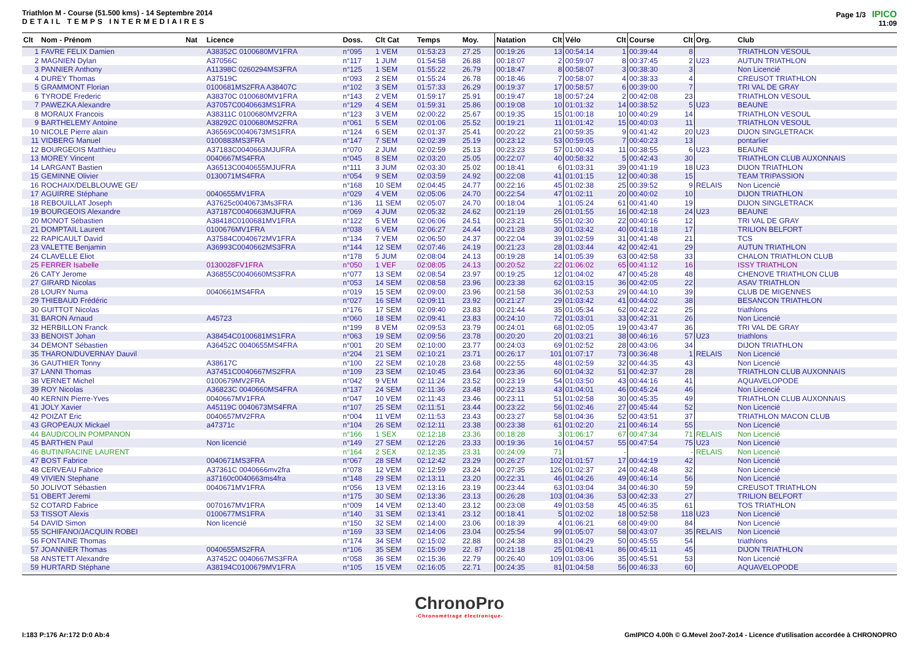Triathlon M - Course (51.500 kms) - 14 Septembre 2014
DETAIL TEMPS INTERMEDIAIRES
Page 1/3 IPICO
11:09
| Clt | Nom - Prénom | Nat | Licence | Doss. | Clt Cat | Temps | Moy. | Natation | Clt | Vélo | Clt | Course | Clt | Org. | Club |
| --- | --- | --- | --- | --- | --- | --- | --- | --- | --- | --- | --- | --- | --- | --- | --- |
| 1 | FAVRE FELIX Damien | | A38352C 0100680MV1FRA | n°095 | 1 VEM | 01:53:23 | 27.25 | 00:19:26 | 13 | 00:54:14 | 1 | 00:39:44 | 8 | | TRIATHLON VESOUL |
| 2 | MAGNIEN Dylan | | A37056C | n°117 | 1 JUM | 01:54:58 | 26.88 | 00:18:07 | 2 | 00:59:07 | 8 | 00:37:45 | 2 | U23 | AUTUN TRIATHLON |
| 3 | PANNIER Anthony | | A11398C 0260294MS3FRA | n°125 | 1 SEM | 01:55:22 | 26.79 | 00:18:47 | 8 | 00:58:07 | 3 | 00:38:30 | 3 | | Non Licencié |
| 4 | DUREY Thomas | | A37519C | n°093 | 2 SEM | 01:55:24 | 26.78 | 00:18:46 | 7 | 00:58:07 | 4 | 00:38:33 | 4 | | CREUSOT TRIATHLON |
| 5 | GRAMMONT Florian | | 0100681MS2FRA A38407C | n°102 | 3 SEM | 01:57:33 | 26.29 | 00:19:37 | 17 | 00:58:57 | 6 | 00:39:00 | 7 | | TRI VAL DE GRAY |
| 6 | TYRODE Frederic | | A38370C 0100680MV1FRA | n°143 | 2 VEM | 01:59:17 | 25.91 | 00:19:47 | 18 | 00:57:24 | 2 | 00:42:08 | 23 | | TRIATHLON VESOUL |
| 7 | PAWEZKA Alexandre | | A37057C0040663MS1FRA | n°129 | 4 SEM | 01:59:31 | 25.86 | 00:19:08 | 10 | 01:01:32 | 14 | 00:38:52 | 5 | U23 | BEAUNE |
| 8 | MORAUX Francois | | A38311C 0100680MV2FRA | n°123 | 3 VEM | 02:00:22 | 25.67 | 00:19:35 | 15 | 01:00:18 | 10 | 00:40:29 | 14 | | TRIATHLON VESOUL |
| 9 | BARTHELEMY Antoine | | A38292C 0100680MS2FRA | n°061 | 5 SEM | 02:01:06 | 25.52 | 00:19:21 | 11 | 01:01:42 | 15 | 00:40:03 | 11 | | TRIATHLON VESOUL |
| 10 | NICOLE Pierre alain | | A36569C0040673MS1FRA | n°124 | 6 SEM | 02:01:37 | 25.41 | 00:20:22 | 21 | 00:59:35 | 9 | 00:41:42 | 20 | U23 | DIJON SINGLETRACK |
| 11 | VIDBERG Manuel | | 0100883MS3FRA | n°147 | 7 SEM | 02:02:39 | 25.19 | 00:23:12 | 53 | 00:59:05 | 7 | 00:40:23 | 13 | | pontarlier |
| 12 | BOURGEOIS Matthieu | | A37183C0040663MJUFRA | n°070 | 2 JUM | 02:02:59 | 25.13 | 00:23:23 | 57 | 01:00:43 | 11 | 00:38:55 | 6 | U23 | BEAUNE |
| 13 | MOREY Vincent | | 0040667MS4FRA | n°045 | 8 SEM | 02:03:20 | 25.05 | 00:22:07 | 40 | 00:58:32 | 5 | 00:42:43 | 30 | | TRIATHLON CLUB AUXONNAIS |
| 14 | LARGANT Bastien | | A36513C0040655MJUFRA | n°111 | 3 JUM | 02:03:30 | 25.02 | 00:18:41 | 6 | 01:03:31 | 39 | 00:41:19 | 18 | U23 | DIJON TRIATHLON |
| 15 | GEMINNE Olivier | | 0130071MS4FRA | n°054 | 9 SEM | 02:03:59 | 24.92 | 00:22:08 | 41 | 01:01:15 | 12 | 00:40:38 | 15 | | TEAM TRIPASSION |
| 16 | ROCHAIX/DELBLOUWE GE/ | | | n°168 | 10 SEM | 02:04:45 | 24.77 | 00:22:16 | 45 | 01:02:38 | 25 | 00:39:52 | 9 | RELAIS | Non Licencié |
| 17 | AGUIRRE Stéphane | | 0040655MV1FRA | n°029 | 4 VEM | 02:05:06 | 24.70 | 00:22:54 | 47 | 01:02:11 | 20 | 00:40:02 | 10 | | DIJON TRIATHLON |
| 18 | REBOUILLAT Joseph | | A37625c0040673Ms3FRA | n°136 | 11 SEM | 02:05:07 | 24.70 | 00:18:04 | 1 | 01:05:24 | 61 | 00:41:40 | 19 | | DIJON SINGLETRACK |
| 19 | BOURGEOIS Alexandre | | A37187C0040663MJUFRA | n°069 | 4 JUM | 02:05:32 | 24.62 | 00:21:19 | 26 | 01:01:55 | 16 | 00:42:18 | 24 | U23 | BEAUNE |
| 20 | MONOT Sébastien | | A38418C0100681MV1FRA | n°122 | 5 VEM | 02:06:06 | 24.51 | 00:23:21 | 55 | 01:02:30 | 22 | 00:40:16 | 12 | | TRI VAL DE GRAY |
| 21 | DOMPTAIL Laurent | | 0100676MV1FRA | n°038 | 6 VEM | 02:06:27 | 24.44 | 00:21:28 | 30 | 01:03:42 | 40 | 00:41:18 | 17 | | TRILION BELFORT |
| 22 | RAPICAULT David | | A37584C0040672MV1FRA | n°134 | 7 VEM | 02:06:50 | 24.37 | 00:22:04 | 39 | 01:02:59 | 31 | 00:41:48 | 21 | | TCS |
| 23 | VALETTE Benjamin | | A36993C0040662MS3FRA | n°144 | 12 SEM | 02:07:46 | 24.19 | 00:21:23 | 28 | 01:03:44 | 42 | 00:42:41 | 29 | | AUTUN TRIATHLON |
| 24 | CLAVELLE Eliot | | | n°178 | 5 JUM | 02:08:04 | 24.13 | 00:19:28 | 14 | 01:05:39 | 63 | 00:42:58 | 33 | | CHALON TRIATHLON CLUB |
| 25 | FERRER Isabelle | | 0130028FV1FRA | n°050 | 1 VEF | 02:08:05 | 24.13 | 00:20:52 | 22 | 01:06:02 | 65 | 00:41:12 | 16 | | ISSY TRIATHLON |
| 26 | CATY Jerome | | A36855C0040660MS3FRA | n°077 | 13 SEM | 02:08:54 | 23.97 | 00:19:25 | 12 | 01:04:02 | 47 | 00:45:28 | 48 | | CHENOVE TRIATHLON CLUB |
| 27 | GIRARD Nicolas | | | n°053 | 14 SEM | 02:08:58 | 23.96 | 00:23:38 | 62 | 01:03:15 | 36 | 00:42:05 | 22 | | ASAV TRIATHLON |
| 28 | LOURY Numa | | 0040661MS4FRA | n°019 | 15 SEM | 02:09:00 | 23.96 | 00:21:58 | 36 | 01:02:53 | 29 | 00:44:10 | 39 | | CLUB DE MIGENNES |
| 29 | THIEBAUD Frédéric | | | n°027 | 16 SEM | 02:09:11 | 23.92 | 00:21:27 | 29 | 01:03:42 | 41 | 00:44:02 | 38 | | BESANCON TRIATHLON |
| 30 | GUITTOT Nicolas | | | n°176 | 17 SEM | 02:09:40 | 23.83 | 00:21:44 | 35 | 01:05:34 | 62 | 00:42:22 | 25 | | triathlons |
| 31 | BARON Arnaud | | A45723 | n°060 | 18 SEM | 02:09:41 | 23.83 | 00:24:10 | 72 | 01:03:01 | 33 | 00:42:31 | 26 | | Non Licencié |
| 32 | HERBILLON Franck | | | n°199 | 8 VEM | 02:09:53 | 23.79 | 00:24:01 | 68 | 01:02:05 | 19 | 00:43:47 | 36 | | TRI VAL DE GRAY |
| 33 | BENOIST Johan | | A38454C0100681MS1FRA | n°063 | 19 SEM | 02:09:56 | 23.78 | 00:20:20 | 20 | 01:03:21 | 38 | 00:46:16 | 57 | U23 | triathlons |
| 34 | DEMONT Sébastien | | A36452C 0040655MS4FRA | n°001 | 20 SEM | 02:10:00 | 23.77 | 00:24:03 | 69 | 01:02:52 | 28 | 00:43:06 | 34 | | DIJON TRIATHLON |
| 35 | THARON/DUVERNAY Dauvil | | | n°204 | 21 SEM | 02:10:21 | 23.71 | 00:26:17 | 101 | 01:07:17 | 73 | 00:36:48 | 1 | RELAIS | Non Licencié |
| 36 | GAUTHIER Tonny | | A38617C | n°100 | 22 SEM | 02:10:28 | 23.68 | 00:22:55 | 48 | 01:02:59 | 32 | 00:44:35 | 43 | | Non Licencié |
| 37 | LANNI Thomas | | A37451C0040667MS2FRA | n°109 | 23 SEM | 02:10:45 | 23.64 | 00:23:36 | 60 | 01:04:32 | 51 | 00:42:37 | 28 | | TRIATHLON CLUB AUXONNAIS |
| 38 | VERNET Michel | | 0100679MV2FRA | n°042 | 9 VEM | 02:11:24 | 23.52 | 00:23:19 | 54 | 01:03:50 | 43 | 00:44:16 | 41 | | AQUAVELOPODE |
| 39 | ROY Nicolas | | A36823C 0040660MS4FRA | n°137 | 24 SEM | 02:11:36 | 23.48 | 00:22:13 | 43 | 01:04:01 | 46 | 00:45:24 | 46 | | Non Licencié |
| 40 | KERNIN Pierre-Yves | | 0040667MV1FRA | n°047 | 10 VEM | 02:11:43 | 23.46 | 00:23:11 | 51 | 01:02:58 | 30 | 00:45:35 | 49 | | TRIATHLON CLUB AUXONNAIS |
| 41 | JOLY Xavier | | A45119C 0040673MS4FRA | n°107 | 25 SEM | 02:11:51 | 23.44 | 00:23:22 | 56 | 01:02:46 | 27 | 00:45:44 | 52 | | Non Licencié |
| 42 | POIZAT Eric | | 0040657MV2FRA | n°004 | 11 VEM | 02:11:53 | 23.43 | 00:23:27 | 58 | 01:04:36 | 52 | 00:43:51 | 37 | | TRIATHLON MACON CLUB |
| 43 | GROPEAUX Mickael | | a47371c | n°104 | 26 SEM | 02:12:11 | 23.38 | 00:23:38 | 61 | 01:02:20 | 21 | 00:46:14 | 55 | | Non Licencié |
| 44 | BAUD/COLIN POMPANON | | | n°166 | 1 SEX | 02:12:18 | 23.36 | 00:18:28 | 3 | 01:06:17 | 67 | 00:47:34 | 71 | RELAIS | Non Licencié |
| 45 | BARTHEN Paul | | Non licencié | n°149 | 27 SEM | 02:12:26 | 23.33 | 00:19:36 | 16 | 01:04:57 | 55 | 00:47:54 | 75 | U23 | Non Licencié |
| 46 | BUTIN/RACINE LAURENT | | | n°164 | 2 SEX | 02:12:35 | 23.31 | 00:24:09 | 71 | | - | | - | RELAIS | Non Licencié |
| 47 | BOST Fabrice | | 0040671MS3FRA | n°067 | 28 SEM | 02:12:42 | 23.29 | 00:26:27 | 102 | 01:01:57 | 17 | 00:44:19 | 42 | | Non Licencié |
| 48 | CERVEAU Fabrice | | A37361C 0040666mv2fra | n°078 | 12 VEM | 02:12:59 | 23.24 | 00:27:35 | 126 | 01:02:37 | 24 | 00:42:48 | 32 | | Non Licencié |
| 49 | VIVIEN Stephane | | a37160c0040663ms4fra | n°148 | 29 SEM | 02:13:11 | 23.20 | 00:22:31 | 46 | 01:04:26 | 49 | 00:46:14 | 56 | | Non Licencié |
| 50 | JOLIVOT Sébastien | | 0040671MV1FRA | n°056 | 13 VEM | 02:13:16 | 23.19 | 00:23:44 | 63 | 01:03:04 | 34 | 00:46:30 | 59 | | CREUSOT TRIATHLON |
| 51 | OBERT Jeremi | | | n°175 | 30 SEM | 02:13:36 | 23.13 | 00:26:28 | 103 | 01:04:36 | 53 | 00:42:33 | 27 | | TRILION BELFORT |
| 52 | COTARD Fabrice | | 0070167MV1FRA | n°009 | 14 VEM | 02:13:40 | 23.12 | 00:23:08 | 49 | 01:03:58 | 45 | 00:46:35 | 61 | | TOS TRIATHLON |
| 53 | TISSOT Alexis | | 0100677MS1FRA | n°140 | 31 SEM | 02:13:41 | 23.12 | 00:18:41 | 5 | 01:02:02 | 18 | 00:52:58 | 118 | U23 | Non Licencié |
| 54 | DAVID Simon | | Non licencié | n°150 | 32 SEM | 02:14:00 | 23.06 | 00:18:39 | 4 | 01:06:21 | 68 | 00:49:00 | 84 | | Non Licencié |
| 55 | SCHIFANO/JACQUIN ROBEI | | | n°169 | 33 SEM | 02:14:06 | 23.04 | 00:25:54 | 99 | 01:05:07 | 58 | 00:43:07 | 35 | RELAIS | Non Licencié |
| 56 | FONTAINE Thomas | | | n°174 | 34 SEM | 02:15:02 | 22.88 | 00:24:38 | 83 | 01:04:29 | 50 | 00:45:55 | 54 | | triathlons |
| 57 | JOANNIER Thomas | | 0040655MS2FRA | n°106 | 35 SEM | 02:15:09 | 22. 87 | 00:21:18 | 25 | 01:08:41 | 86 | 00:45:11 | 45 | | DIJON TRIATHLON |
| 58 | ANSTETT Alexandre | | A37452C 0040667MS3FRA | n°058 | 36 SEM | 02:15:36 | 22.79 | 00:26:40 | 109 | 01:03:06 | 35 | 00:45:51 | 53 | | Non Licencié |
| 59 | HURTARD Stéphane | | A38194C0100679MV1FRA | n°105 | 15 VEM | 02:16:05 | 22.71 | 00:24:35 | 81 | 01:04:58 | 56 | 00:46:33 | 60 | | AQUAVELOPODE |
ChronoPro
-Chronométrage électronique-
I:183 P:176 Ar:172 D:0 Ab:4 GmIPICO 4.00h © G.Mevel 2oo7-2o14 - Licence d'utilisation accordée à CHRONOPRO